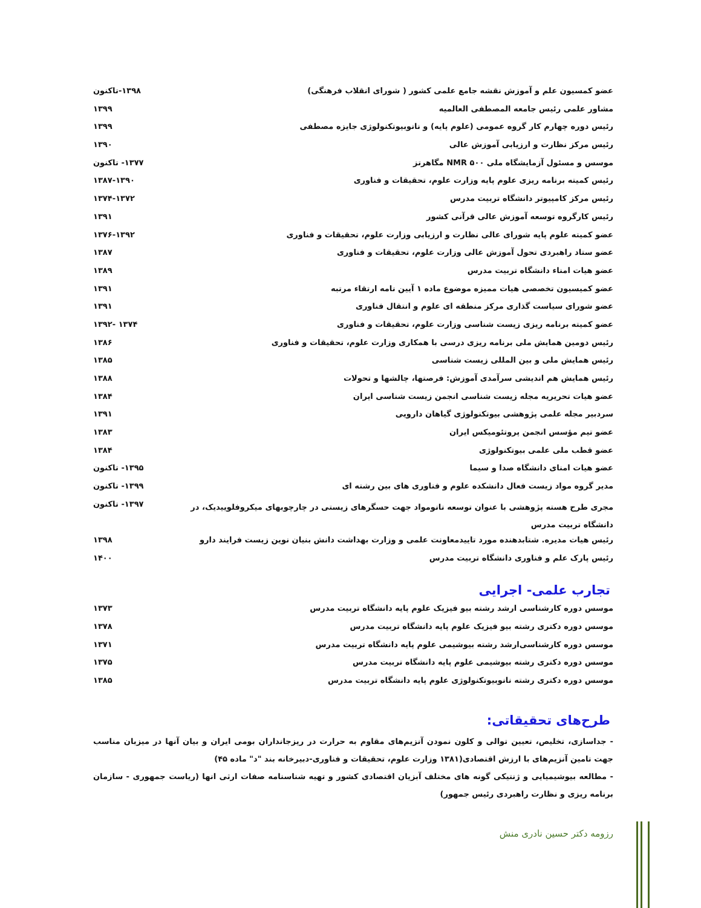| عضو کمسیون علم و آموزش نقشه جامع علمی کشور ( شورای انقلاب فرهنگی) | ۱۳۹۸-تاکنون |
| مشاور علمی رئیس جامعه المصطفی العالمیه | ۱۳۹۹ |
| رئیس دوره چهارم کار گروه عمومی (علوم پایه) و نانوبیوتکنولوژی جایزه مصطفی | ۱۳۹۹ |
| رئیس مرکز نظارت و ارزیابی آموزش عالی | ۱۳۹۰ |
| موسس و مسئول آزمایشگاه ملی NMR ۵۰۰ مگاهرتز | ۱۳۷۷- تاکنون |
| رئیس کمیته برنامه ریزی علوم پایه وزارت علوم، تحقیقات و فناوری | ۱۳۸۷-۱۳۹۰ |
| رئیس مرکز کامپیوتر دانشگاه تربیت مدرس | ۱۳۷۴-۱۳۷۲ |
| رئیس کارگروه توسعه آموزش عالی قرآنی کشور | ۱۳۹۱ |
| عضو کمیته علوم پایه شورای عالی نظارت و ارزیابی وزارت علوم، تحقیقات و فناوری | ۱۳۷۶-۱۳۹۲ |
| عضو ستاد راهبردی تحول آموزش عالی وزارت علوم، تحقیقات و فناوری | ۱۳۸۷ |
| عضو هیات امناء دانشگاه تربیت مدرس | ۱۳۸۹ |
| عضو کمیسیون تخصصی هیات ممیزه موضوع ماده ۱ آیین نامه ارتقاء مرتبه | ۱۳۹۱ |
| عضو شورای سیاست گذاری مرکز منطقه ای علوم و انتقال فناوری | ۱۳۹۱ |
| عضو کمیته برنامه ریزی زیست شناسی وزارت علوم، تحقیقات و فناوری | ۱۳۷۴ -۱۳۹۲ |
| رئیس دومین همایش ملی برنامه ریزی درسی با همکاری وزارت علوم، تحقیقات و فناوری | ۱۳۸۶ |
| رئیس همایش ملی و بین المللی زیست شناسی | ۱۳۸۵ |
| رئیس همایش هم اندیشی سرآمدی آموزش: فرصتها، چالشها و تحولات | ۱۳۸۸ |
| عضو هیات تحریریه مجله زیست شناسی انجمن زیست شناسی ایران | ۱۳۸۴ |
| سردبیر مجله علمی پژوهشی بیوتکنولوژی گیاهان دارویی | ۱۳۹۱ |
| عضو تیم مؤسس انجمن پروتئومیکس ایران | ۱۳۸۳ |
| عضو قطب ملی علمی بیوتکنولوژی | ۱۳۸۴ |
| عضو هیات امنای دانشگاه صدا و سیما | ۱۳۹۵- تاکنون |
| مدیر گروه مواد زیست فعال دانشکده علوم و فناوری های بین رشته ای | ۱۳۹۹- تاکنون |
| مجری طرح هسته پژوهشی با عنوان توسعه نانومواد جهت حسگرهای زیستی در چارچوبهای میکروفلوییدیک، در دانشگاه تربیت مدرس | ۱۳۹۷- تاکنون |
| رئیس هیات مدیره. شتابدهنده مورد تاییدمعاونت علمی و وزارت بهداشت دانش بنیان نوین زیست فرایند دارو | ۱۳۹۸ |
| رئیس پارک علم و فناوری دانشگاه تربیت مدرس | ۱۴۰۰ |
تجارب علمی- اجرایی
| موسس دوره کارشناسی ارشد رشته بیو فیزیک علوم پایه دانشگاه تربیت مدرس | ۱۳۷۳ |
| موسس دوره دکتری رشته بیو فیزیک علوم پایه دانشگاه تربیت مدرس | ۱۳۷۸ |
| موسس دوره کارشناسی‌ارشد رشته بیوشیمی علوم پایه دانشگاه تربیت مدرس | ۱۳۷۱ |
| موسس دوره دکتری رشته بیوشیمی علوم پایه دانشگاه تربیت مدرس | ۱۳۷۵ |
| موسس دوره دکتری رشته نانوبیوتکنولوژی علوم پایه دانشگاه تربیت مدرس | ۱۳۸۵ |
طرح‌های تحقیقاتی:
- جداسازی، تخلیص، تعیین توالی و کلون نمودن آنزیم‌های مقاوم به حرارت در ریزجانداران بومی ایران و بیان آنها در میزبان مناسب جهت تامین آنزیم‌های با ارزش اقتصادی(۱۳۸۱ وزارت علوم، تحقیقات و فناوری-دبیرخانه بند "د" ماده ۴۵)
- مطالعه بیوشیمیایی و ژنتیکی گونه های مختلف آبزیان اقتصادی کشور و تهیه شناسنامه صفات ارثی انها (ریاست جمهوری - سازمان برنامه ریزی و نظارت راهبردی رئیس جمهور)
رزومه دکتر حسین نادری منش